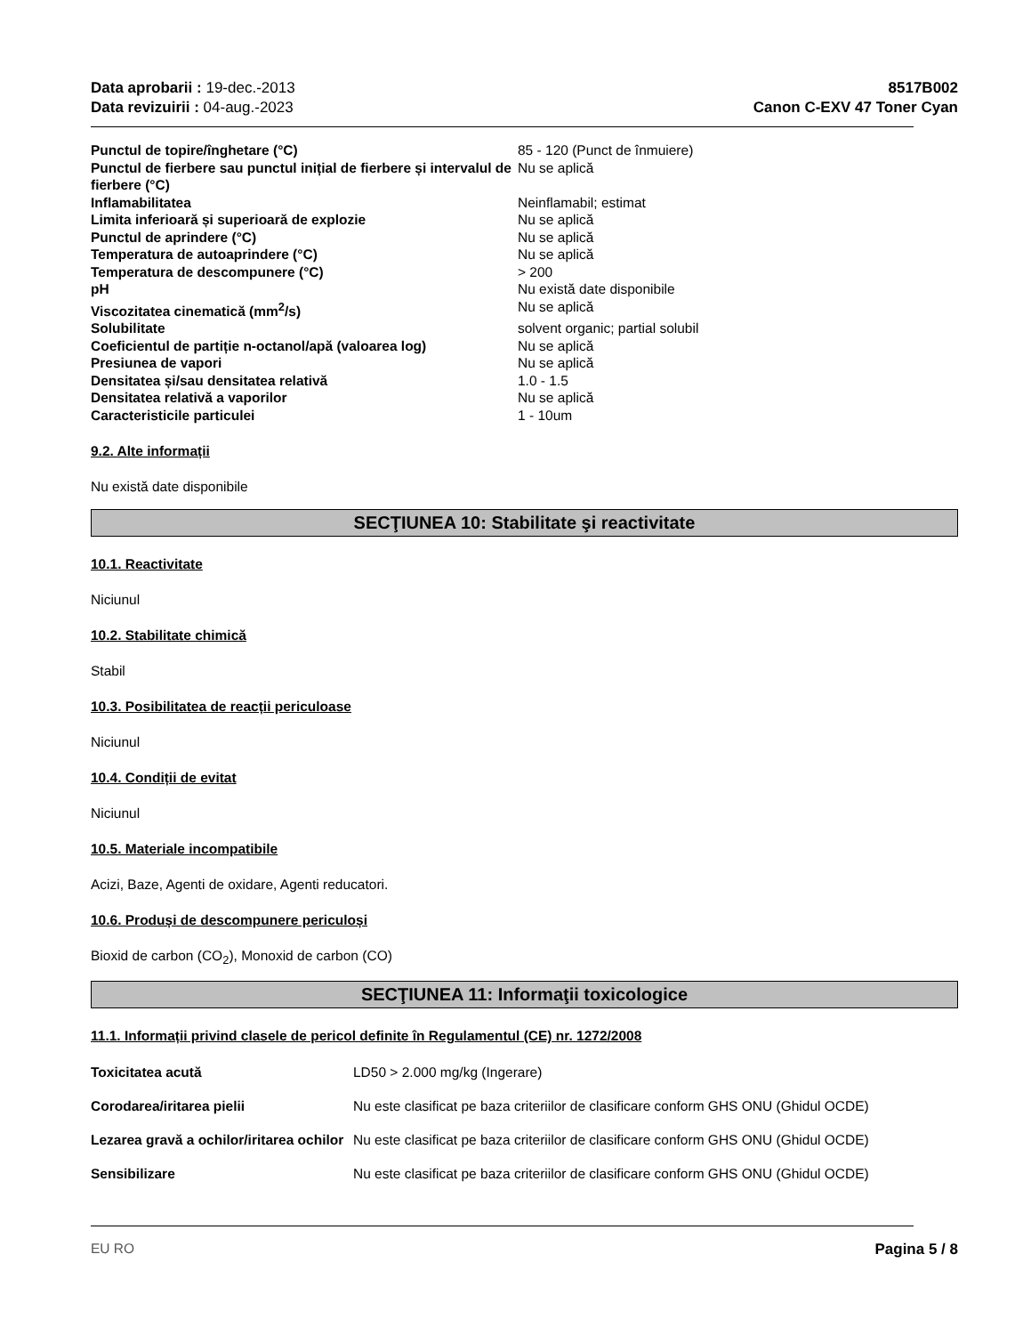Data aprobarii : 19-dec.-2013
Data revizuirii : 04-aug.-2023
8517B002
Canon C-EXV 47 Toner Cyan
| Punctul de topire/înghetare (°C) | 85 - 120 (Punct de înmuiere) |
| Punctul de fierbere sau punctul inițial de fierbere și intervalul de fierbere (°C) | Nu se aplică |
| Inflamabilitatea | Neinflamabil; estimat |
| Limita inferioară și superioară de explozie | Nu se aplică |
| Punctul de aprindere (°C) | Nu se aplică |
| Temperatura de autoaprindere (°C) | Nu se aplică |
| Temperatura de descompunere (°C) | > 200 |
| pH | Nu există date disponibile |
| Viscozitatea cinematică (mm<sup>2</sup>/s) | Nu se aplică |
| Solubilitate | solvent organic; partial solubil |
| Coeficientul de partiție n-octanol/apă (valoarea log) | Nu se aplică |
| Presiunea de vapori | Nu se aplică |
| Densitatea și/sau densitatea relativă | 1.0 - 1.5 |
| Densitatea relativă a vaporilor | Nu se aplică |
| Caracteristicile particulei | 1 - 10um |
9.2. Alte informații
Nu există date disponibile
SECŢIUNEA 10: Stabilitate şi reactivitate
10.1. Reactivitate
Niciunul
10.2. Stabilitate chimică
Stabil
10.3. Posibilitatea de reacții periculoase
Niciunul
10.4. Condiții de evitat
Niciunul
10.5. Materiale incompatibile
Acizi, Baze, Agenti de oxidare, Agenti reducatori.
10.6. Produși de descompunere periculoși
Bioxid de carbon (CO<sub>2</sub>), Monoxid de carbon (CO)
SECŢIUNEA 11: Informaţii toxicologice
11.1. Informații privind clasele de pericol definite în Regulamentul (CE) nr. 1272/2008
| Toxicitatea acută | LD50 > 2.000 mg/kg (Ingerare) |
| Corodarea/iritarea pielii | Nu este clasificat pe baza criteriilor de clasificare conform GHS ONU (Ghidul OCDE) |
| Lezarea gravă a ochilor/iritarea ochilor | Nu este clasificat pe baza criteriilor de clasificare conform GHS ONU (Ghidul OCDE) |
| Sensibilizare | Nu este clasificat pe baza criteriilor de clasificare conform GHS ONU (Ghidul OCDE) |
EU RO Pagina 5 / 8